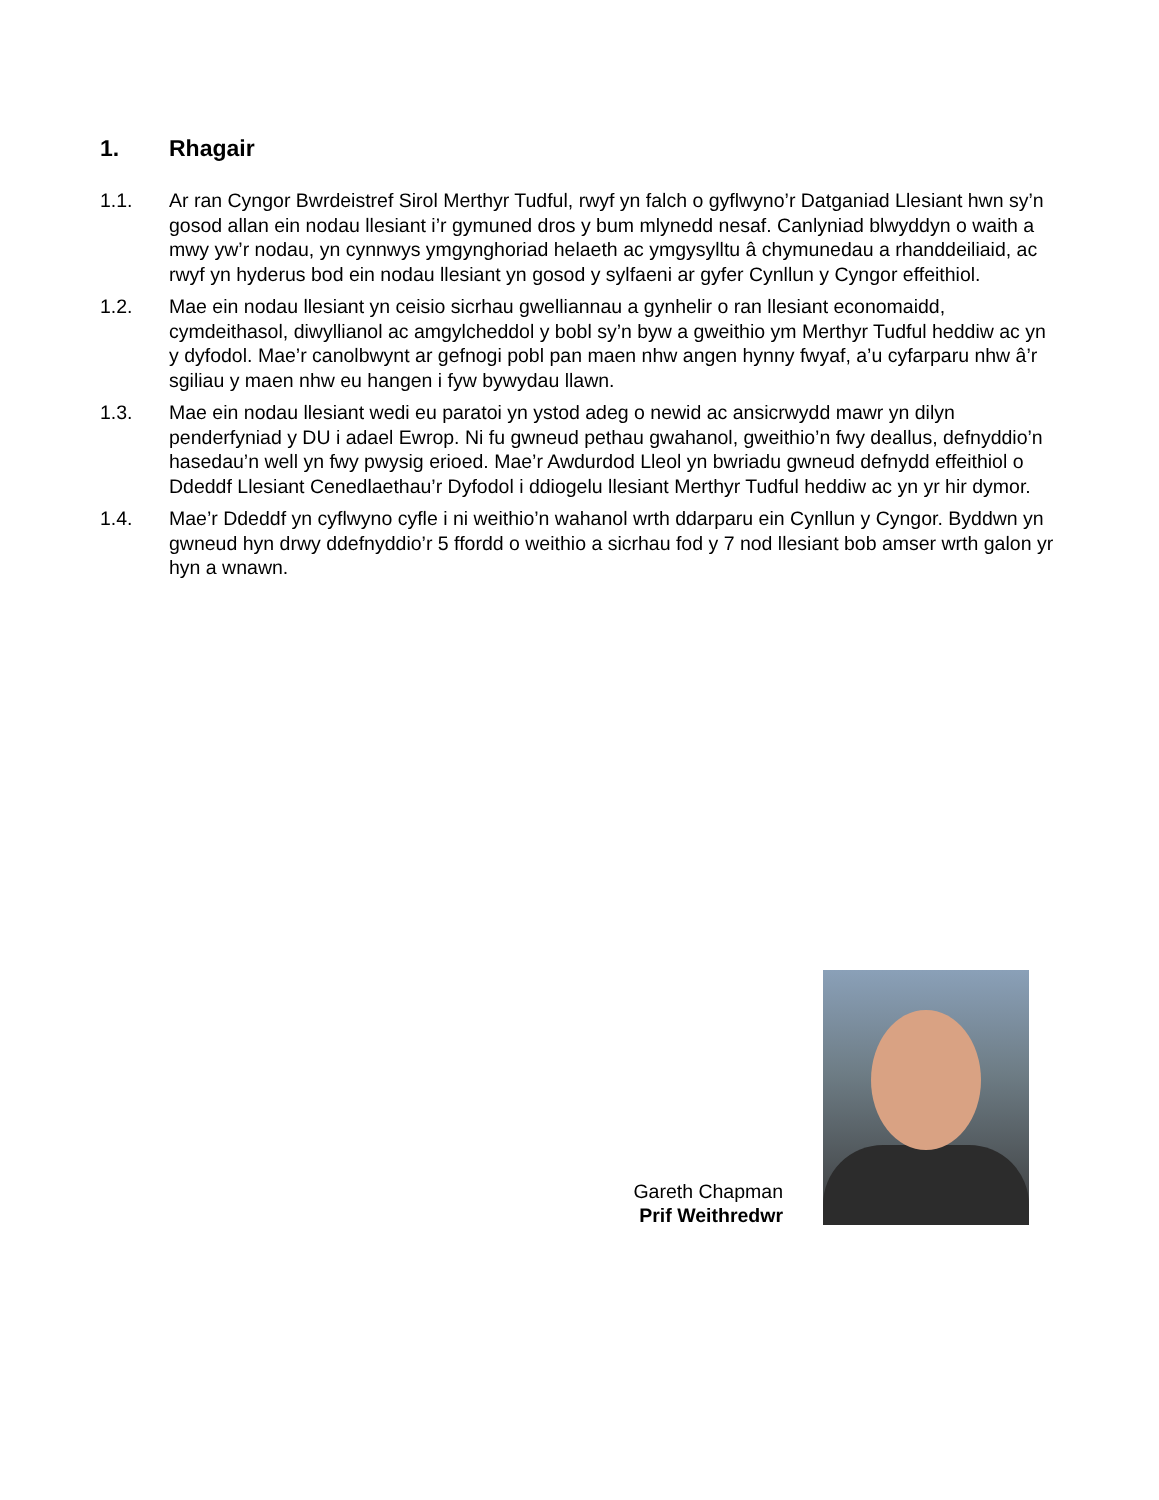1. Rhagair
1.1. Ar ran Cyngor Bwrdeistref Sirol Merthyr Tudful, rwyf yn falch o gyflwyno’r Datganiad Llesiant hwn sy’n gosod allan ein nodau llesiant i’r gymuned dros y bum mlynedd nesaf. Canlyniad blwyddyn o waith a mwy yw’r nodau, yn cynnwys ymgynghoriad helaeth ac ymgysylltu â chymunedau a rhanddeiliaid, ac rwyf yn hyderus bod ein nodau llesiant yn gosod y sylfaeni ar gyfer Cynllun y Cyngor effeithiol.
1.2. Mae ein nodau llesiant yn ceisio sicrhau gwelliannau a gynhelir o ran llesiant economaidd, cymdeithasol, diwyllianol ac amgylcheddol y bobl sy’n byw a gweithio ym Merthyr Tudful heddiw ac yn y dyfodol. Mae’r canolbwynt ar gefnogi pobl pan maen nhw angen hynny fwyaf, a’u cyfarparu nhw â’r sgiliau y maen nhw eu hangen i fyw bywydau llawn.
1.3. Mae ein nodau llesiant wedi eu paratoi yn ystod adeg o newid ac ansicrwydd mawr yn dilyn penderfyniad y DU i adael Ewrop. Ni fu gwneud pethau gwahanol, gweithio’n fwy deallus, defnyddio’n hasedau’n well yn fwy pwysig erioed. Mae’r Awdurdod Lleol yn bwriadu gwneud defnydd effeithiol o Ddeddf Llesiant Cenedlaethau’r Dyfodol i ddiogelu llesiant Merthyr Tudful heddiw ac yn yr hir dymor.
1.4. Mae’r Ddeddf yn cyflwyno cyfle i ni weithio’n wahanol wrth ddarparu ein Cynllun y Cyngor. Byddwn yn gwneud hyn drwy ddefnyddio’r 5 ffordd o weithio a sicrhau fod y 7 nod llesiant bob amser wrth galon yr hyn a wnawn.
Gareth Chapman
Prif Weithredwr